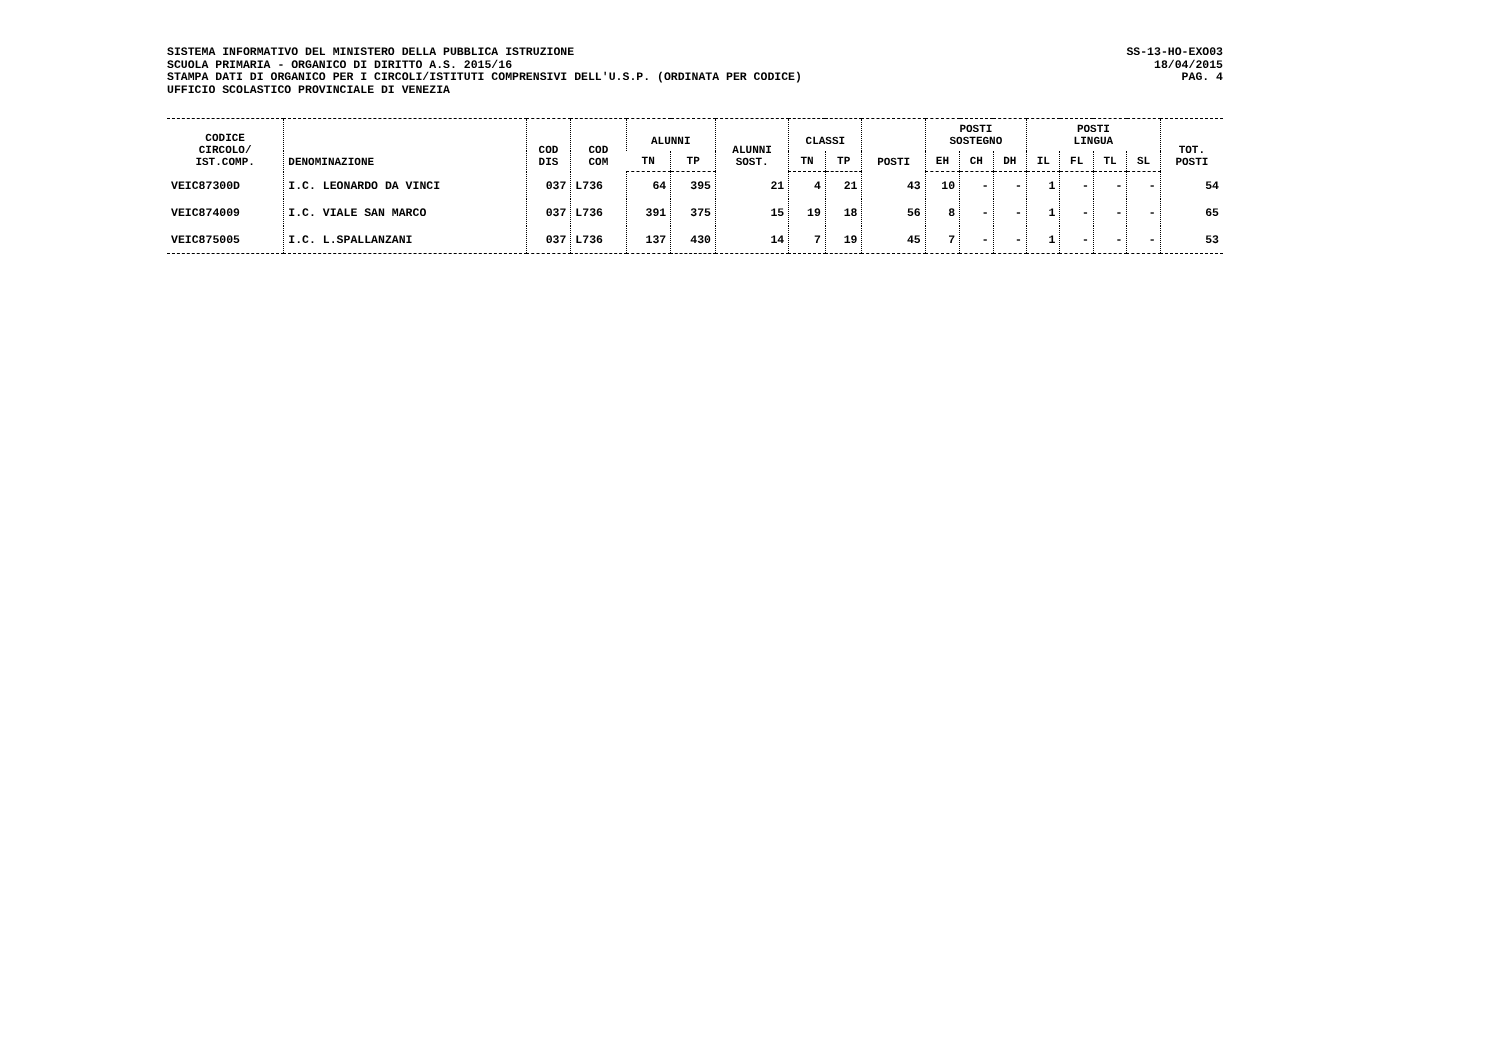SISTEMA INFORMATIVO DEL MINISTERO DELLA PUBBLICA ISTRUZIONE
SCUOLA PRIMARIA - ORGANICO DI DIRITTO A.S. 2015/16
STAMPA DATI DI ORGANICO PER I CIRCOLI/ISTITUTI COMPRENSIVI DELL'U.S.P. (ORDINATA PER CODICE)
UFFICIO SCOLASTICO PROVINCIALE DI VENEZIA
SS-13-HO-EXO03
18/04/2015
PAG. 4
| CODICE CIRCOLO/ IST.COMP. | DENOMINAZIONE | COD DIS | COD COM | ALUNNI | | ALUNNI SOST. | CLASSI | | POSTI | POSTI SOSTEGNO | | | POSTI LINGUA | | | | TOT. POSTI |
| --- | --- | --- | --- | --- | --- | --- | --- | --- | --- | --- | --- | --- | --- | --- | --- | --- | --- |
| | | | | TN | TP | | TN | TP | | EH | CH | DH | IL | FL | TL | SL | |
| VEIC87300D | I.C. LEONARDO DA VINCI | 037 | L736 | 64 | 395 | 21 | 4 | 21 | 43 | 10 | - | - | 1 | - | - | - | 54 |
| VEIC874009 | I.C. VIALE SAN MARCO | 037 | L736 | 391 | 375 | 15 | 19 | 18 | 56 | 8 | - | - | 1 | - | - | - | 65 |
| VEIC875005 | I.C. L.SPALLANZANI | 037 | L736 | 137 | 430 | 14 | 7 | 19 | 45 | 7 | - | - | 1 | - | - | - | 53 |